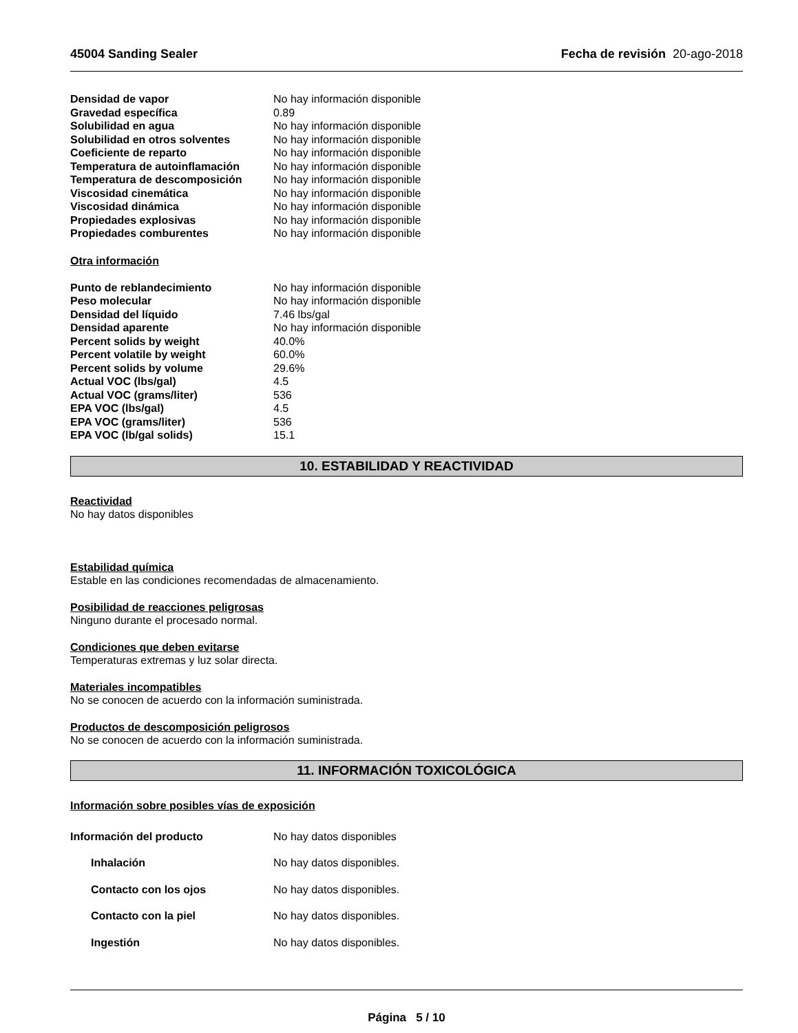45004 Sanding Sealer Fecha de revisión 20-ago-2018
| Densidad de vapor | No hay información disponible |
| Gravedad específica | 0.89 |
| Solubilidad en agua | No hay información disponible |
| Solubilidad en otros solventes | No hay información disponible |
| Coeficiente de reparto | No hay información disponible |
| Temperatura de autoinflamación | No hay información disponible |
| Temperatura de descomposición | No hay información disponible |
| Viscosidad cinemática | No hay información disponible |
| Viscosidad dinámica | No hay información disponible |
| Propiedades explosivas | No hay información disponible |
| Propiedades comburentes | No hay información disponible |
Otra información
| Punto de reblandecimiento | No hay información disponible |
| Peso molecular | No hay información disponible |
| Densidad del líquido | 7.46 lbs/gal |
| Densidad aparente | No hay información disponible |
| Percent solids by weight | 40.0% |
| Percent volatile by weight | 60.0% |
| Percent solids by volume | 29.6% |
| Actual VOC (lbs/gal) | 4.5 |
| Actual VOC (grams/liter) | 536 |
| EPA VOC (lbs/gal) | 4.5 |
| EPA VOC (grams/liter) | 536 |
| EPA VOC (lb/gal solids) | 15.1 |
10. ESTABILIDAD Y REACTIVIDAD
Reactividad
No hay datos disponibles
Estabilidad química
Estable en las condiciones recomendadas de almacenamiento.
Posibilidad de reacciones peligrosas
Ninguno durante el procesado normal.
Condiciones que deben evitarse
Temperaturas extremas y luz solar directa.
Materiales incompatibles
No se conocen de acuerdo con la información suministrada.
Productos de descomposición peligrosos
No se conocen de acuerdo con la información suministrada.
11. INFORMACIÓN TOXICOLÓGICA
Información sobre posibles vías de exposición
| Información del producto | No hay datos disponibles |
| Inhalación | No hay datos disponibles. |
| Contacto con los ojos | No hay datos disponibles. |
| Contacto con la piel | No hay datos disponibles. |
| Ingestión | No hay datos disponibles. |
Página 5 / 10